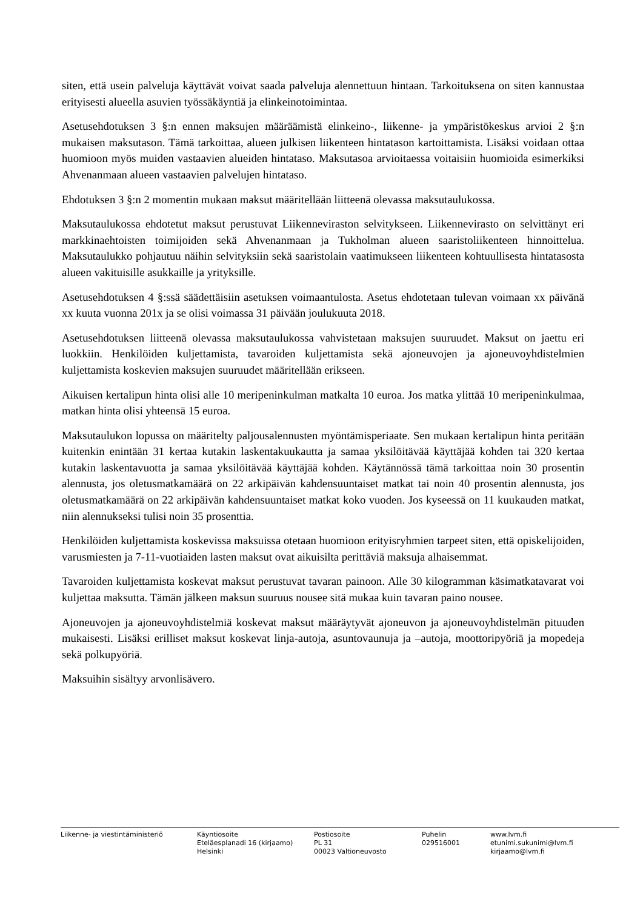siten, että usein palveluja käyttävät voivat saada palveluja alennettuun hintaan. Tarkoituksena on siten kannustaa erityisesti alueella asuvien työssäkäyntiä ja elinkeinotoimintaa.
Asetusehdotuksen 3 §:n ennen maksujen määräämistä elinkeino-, liikenne- ja ympäristökeskus arvioi 2 §:n mukaisen maksutason. Tämä tarkoittaa, alueen julkisen liikenteen hintatason kartoittamista. Lisäksi voidaan ottaa huomioon myös muiden vastaavien alueiden hintataso. Maksutasoa arvioitaessa voitaisiin huomioida esimerkiksi Ahvenanmaan alueen vastaavien palvelujen hintataso.
Ehdotuksen 3 §:n 2 momentin mukaan maksut määritellään liitteenä olevassa maksutaulukossa.
Maksutaulukossa ehdotetut maksut perustuvat Liikenneviraston selvitykseen. Liikennevirasto on selvittänyt eri markkinaehtoisten toimijoiden sekä Ahvenanmaan ja Tukholman alueen saaristoliikenteen hinnoittelua. Maksutaulukko pohjautuu näihin selvityksiin sekä saaristolain vaatimukseen liikenteen kohtuullisesta hintatasosta alueen vakituisille asukkaille ja yrityksille.
Asetusehdotuksen 4 §:ssä säädettäisiin asetuksen voimaantulosta. Asetus ehdotetaan tulevan voimaan xx päivänä xx kuuta vuonna 201x ja se olisi voimassa 31 päivään joulukuuta 2018.
Asetusehdotuksen liitteenä olevassa maksutaulukossa vahvistetaan maksujen suuruudet. Maksut on jaettu eri luokkiin. Henkilöiden kuljettamista, tavaroiden kuljettamista sekä ajoneuvojen ja ajoneuvoyhdistelmien kuljettamista koskevien maksujen suuruudet määritellään erikseen.
Aikuisen kertalipun hinta olisi alle 10 meripeninkulman matkalta 10 euroa. Jos matka ylittää 10 meripeninkulmaa, matkan hinta olisi yhteensä 15 euroa.
Maksutaulukon lopussa on määritelty paljousalennusten myöntämisperiaate. Sen mukaan kertalipun hinta peritään kuitenkin enintään 31 kertaa kutakin laskentakuukautta ja samaa yksilöitävää käyttäjää kohden tai 320 kertaa kutakin laskentavuotta ja samaa yksilöitävää käyttäjää kohden. Käytännössä tämä tarkoittaa noin 30 prosentin alennusta, jos oletusmatkamäärä on 22 arkipäivän kahdensuuntaiset matkat tai noin 40 prosentin alennusta, jos oletusmatkamäärä on 22 arkipäivän kahdensuuntaiset matkat koko vuoden. Jos kyseessä on 11 kuukauden matkat, niin alennukseksi tulisi noin 35 prosenttia.
Henkilöiden kuljettamista koskevissa maksuissa otetaan huomioon erityisryhmien tarpeet siten, että opiskelijoiden, varusmiesten ja 7-11-vuotiaiden lasten maksut ovat aikuisilta perittäviä maksuja alhaisemmat.
Tavaroiden kuljettamista koskevat maksut perustuvat tavaran painoon. Alle 30 kilogramman käsimatkatavarat voi kuljettaa maksutta. Tämän jälkeen maksun suuruus nousee sitä mukaa kuin tavaran paino nousee.
Ajoneuvojen ja ajoneuvoyhdistelmiä koskevat maksut määräytyvät ajoneuvon ja ajoneuvoyhdistelmän pituuden mukaisesti. Lisäksi erilliset maksut koskevat linja-autoja, asuntovaunuja ja –autoja, moottoripyöriä ja mopedeja sekä polkupyöriä.
Maksuihin sisältyy arvonlisävero.
Liikenne- ja viestintäministeriö Käyntiosoite
Eteläesplanadi 16 (kirjaamo)
Helsinki
Postiosoite
PL 31
00023 Valtioneuvosto
Puhelin
029516001
www.lvm.fi
etunimi.sukunimi@lvm.fi
kirjaamo@lvm.fi